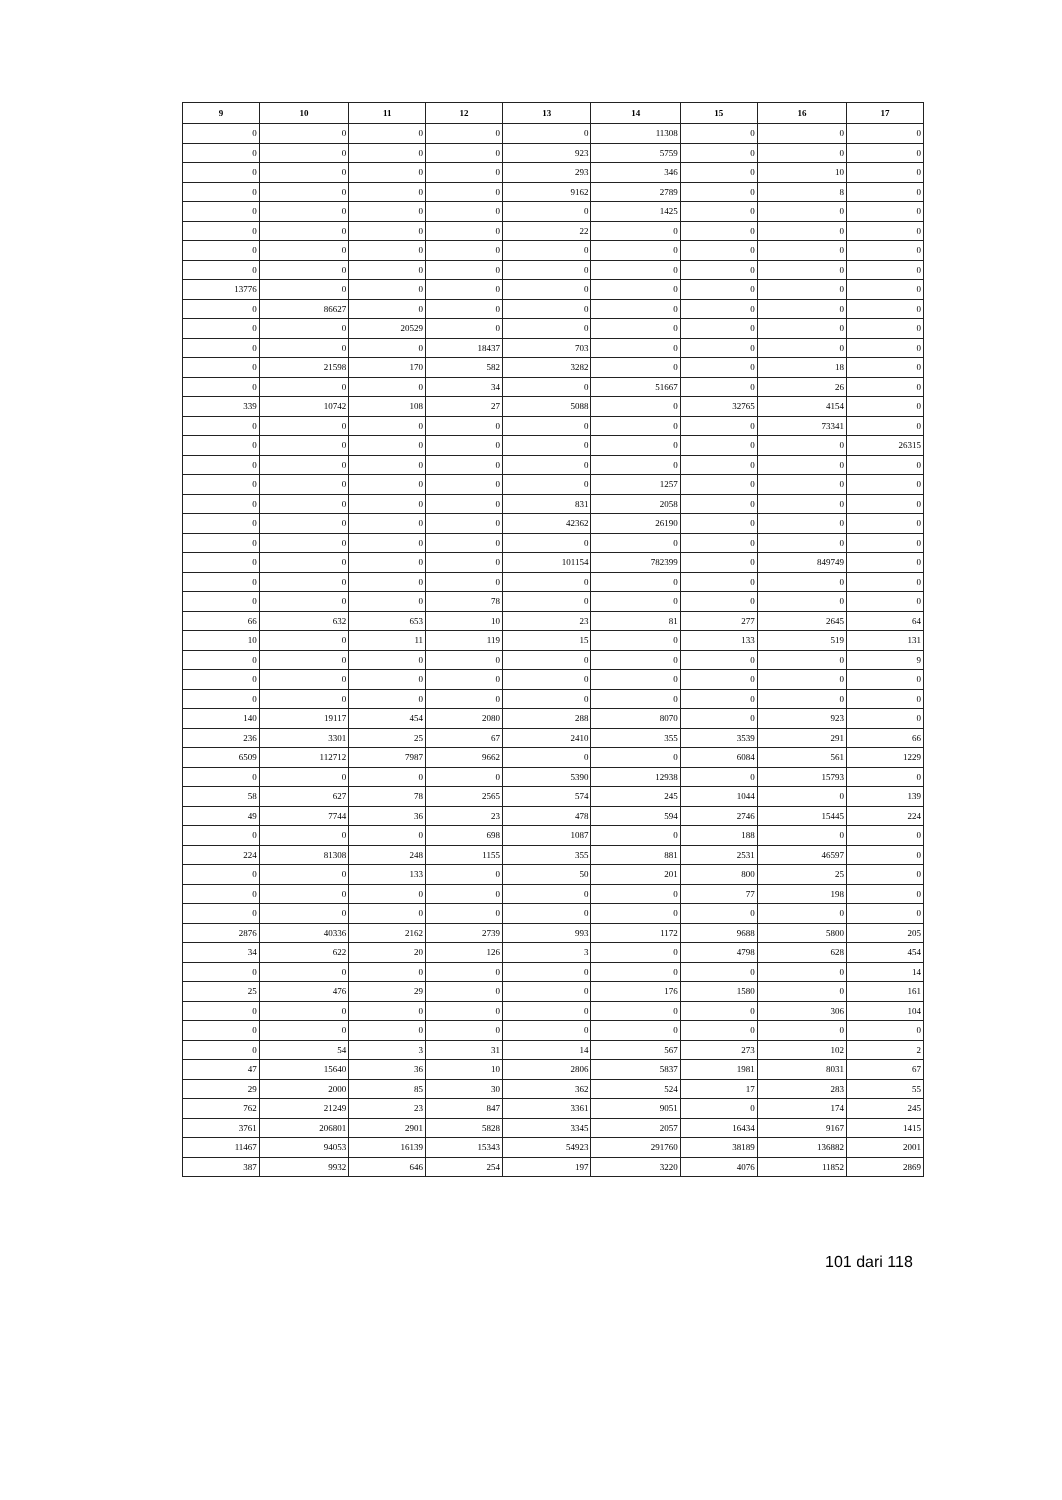| 9 | 10 | 11 | 12 | 13 | 14 | 15 | 16 | 17 |
| --- | --- | --- | --- | --- | --- | --- | --- | --- |
| 0 | 0 | 0 | 0 | 0 | 11308 | 0 | 0 | 0 |
| 0 | 0 | 0 | 0 | 923 | 5759 | 0 | 0 | 0 |
| 0 | 0 | 0 | 0 | 293 | 346 | 0 | 10 | 0 |
| 0 | 0 | 0 | 0 | 9162 | 2789 | 0 | 8 | 0 |
| 0 | 0 | 0 | 0 | 0 | 1425 | 0 | 0 | 0 |
| 0 | 0 | 0 | 0 | 22 | 0 | 0 | 0 | 0 |
| 0 | 0 | 0 | 0 | 0 | 0 | 0 | 0 | 0 |
| 0 | 0 | 0 | 0 | 0 | 0 | 0 | 0 | 0 |
| 13776 | 0 | 0 | 0 | 0 | 0 | 0 | 0 | 0 |
| 0 | 86627 | 0 | 0 | 0 | 0 | 0 | 0 | 0 |
| 0 | 0 | 20529 | 0 | 0 | 0 | 0 | 0 | 0 |
| 0 | 0 | 0 | 18437 | 703 | 0 | 0 | 0 | 0 |
| 0 | 21598 | 170 | 582 | 3282 | 0 | 0 | 18 | 0 |
| 0 | 0 | 0 | 34 | 0 | 51667 | 0 | 26 | 0 |
| 339 | 10742 | 108 | 27 | 5088 | 0 | 32765 | 4154 | 0 |
| 0 | 0 | 0 | 0 | 0 | 0 | 0 | 73341 | 0 |
| 0 | 0 | 0 | 0 | 0 | 0 | 0 | 0 | 26315 |
| 0 | 0 | 0 | 0 | 0 | 0 | 0 | 0 | 0 |
| 0 | 0 | 0 | 0 | 0 | 1257 | 0 | 0 | 0 |
| 0 | 0 | 0 | 0 | 831 | 2058 | 0 | 0 | 0 |
| 0 | 0 | 0 | 0 | 42362 | 26190 | 0 | 0 | 0 |
| 0 | 0 | 0 | 0 | 0 | 0 | 0 | 0 | 0 |
| 0 | 0 | 0 | 0 | 101154 | 782399 | 0 | 849749 | 0 |
| 0 | 0 | 0 | 0 | 0 | 0 | 0 | 0 | 0 |
| 0 | 0 | 0 | 78 | 0 | 0 | 0 | 0 | 0 |
| 66 | 632 | 653 | 10 | 23 | 81 | 277 | 2645 | 64 |
| 10 | 0 | 11 | 119 | 15 | 0 | 133 | 519 | 131 |
| 0 | 0 | 0 | 0 | 0 | 0 | 0 | 0 | 9 |
| 0 | 0 | 0 | 0 | 0 | 0 | 0 | 0 | 0 |
| 0 | 0 | 0 | 0 | 0 | 0 | 0 | 0 | 0 |
| 140 | 19117 | 454 | 2080 | 288 | 8070 | 0 | 923 | 0 |
| 236 | 3301 | 25 | 67 | 2410 | 355 | 3539 | 291 | 66 |
| 6509 | 112712 | 7987 | 9662 | 0 | 0 | 6084 | 561 | 1229 |
| 0 | 0 | 0 | 0 | 5390 | 12938 | 0 | 15793 | 0 |
| 58 | 627 | 78 | 2565 | 574 | 245 | 1044 | 0 | 139 |
| 49 | 7744 | 36 | 23 | 478 | 594 | 2746 | 15445 | 224 |
| 0 | 0 | 0 | 698 | 1087 | 0 | 188 | 0 | 0 |
| 224 | 81308 | 248 | 1155 | 355 | 881 | 2531 | 46597 | 0 |
| 0 | 0 | 133 | 0 | 50 | 201 | 800 | 25 | 0 |
| 0 | 0 | 0 | 0 | 0 | 0 | 77 | 198 | 0 |
| 0 | 0 | 0 | 0 | 0 | 0 | 0 | 0 | 0 |
| 2876 | 40336 | 2162 | 2739 | 993 | 1172 | 9688 | 5800 | 205 |
| 34 | 622 | 20 | 126 | 3 | 0 | 4798 | 628 | 454 |
| 0 | 0 | 0 | 0 | 0 | 0 | 0 | 0 | 14 |
| 25 | 476 | 29 | 0 | 0 | 176 | 1580 | 0 | 161 |
| 0 | 0 | 0 | 0 | 0 | 0 | 0 | 306 | 104 |
| 0 | 0 | 0 | 0 | 0 | 0 | 0 | 0 | 0 |
| 0 | 54 | 3 | 31 | 14 | 567 | 273 | 102 | 2 |
| 47 | 15640 | 36 | 10 | 2806 | 5837 | 1981 | 8031 | 67 |
| 29 | 2000 | 85 | 30 | 362 | 524 | 17 | 283 | 55 |
| 762 | 21249 | 23 | 847 | 3361 | 9051 | 0 | 174 | 245 |
| 3761 | 206801 | 2901 | 5828 | 3345 | 2057 | 16434 | 9167 | 1415 |
| 11467 | 94053 | 16139 | 15343 | 54923 | 291760 | 38189 | 136882 | 2001 |
| 387 | 9932 | 646 | 254 | 197 | 3220 | 4076 | 11852 | 2869 |
101 dari 118